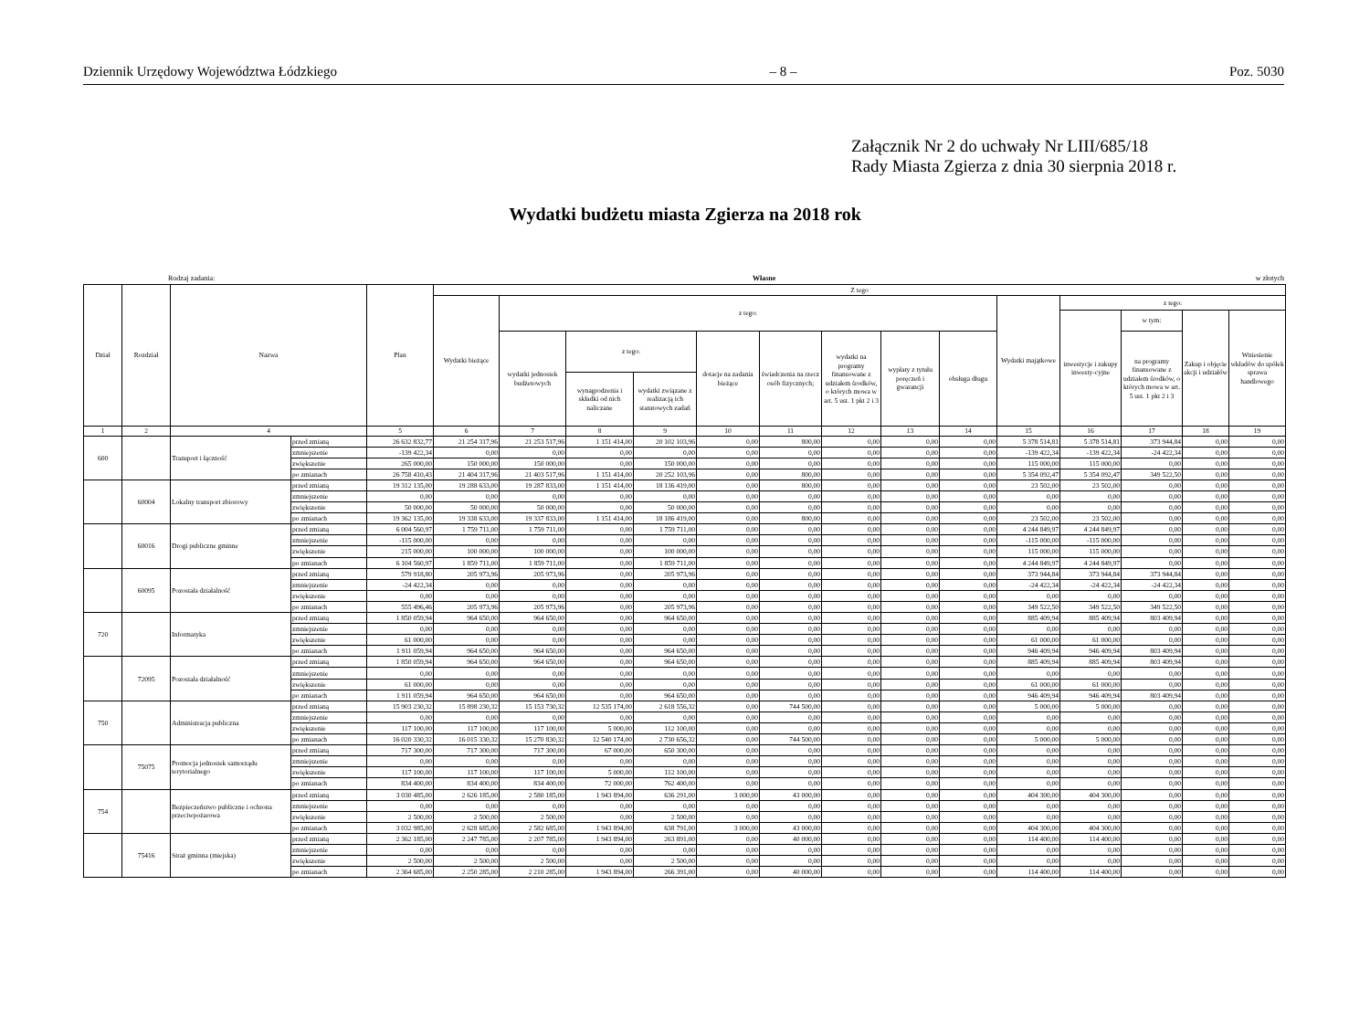Dziennik Urzędowy Województwa Łódzkiego – 8 – Poz. 5030
Załącznik Nr 2 do uchwały Nr LIII/685/18
Rady Miasta Zgierza z dnia 30 sierpnia 2018 r.
Wydatki budżetu miasta Zgierza na 2018 rok
Rodzaj zadania: Własne w złotych
| Dział | Rozdział | Nazwa | | Plan | Z tego | | | | | | | | | | | | | |
| --- | --- | --- | --- | --- | --- | --- | --- | --- | --- | --- | --- | --- | --- | --- | --- | --- | --- | --- |
| | | | | | Wydatki bieżące | z tego: | | | | | | | | Wydatki majątkowe | z tego: | | | |
| | | | | | | | | | | | | | | | inwestycje i zakupy inwesty-cyjne | w tym: | Zakup i objęcie akcji i udziałów | Wniesienie wkładów do spółek sprawa handlowego |
| | | | | | | wydatki jednostek budżetowych | z tego: | | dotacje na zadania bieżące | świadczenia na rzecz osób fizycznych; | wydatki na programy finansowane z udziałem środków, o których mowa w art. 5 ust. 1 pkt 2 i 3 | wypłaty z tytułu poręczeń i gwarancji | obsługa długu | | | na programy finansowane z udziałem środków, o których mowa w art. 5 ust. 1 pkt 2 i 3 | | |
| | | | | | | | wynagrodzenia i składki od nich naliczane | wydatki związane z realizacją ich statutowych zadań | | | | | | | | | | |
| 1 | 2 | 4 | | 5 | 6 | 7 | 8 | 9 | 10 | 11 | 12 | 13 | 14 | 15 | 16 | 17 | 18 | 19 |
| 600 | | Transport i łączność | przed zmianą | 26 632 832,77 | 21 254 317,96 | 21 253 517,96 | 1 151 414,00 | 20 102 103,96 | 0,00 | 800,00 | 0,00 | 0,00 | 0,00 | 5 378 514,81 | 5 378 514,81 | 373 944,84 | 0,00 | 0,00 |
| | | | zmniejszenie | -139 422,34 | 0,00 | 0,00 | 0,00 | 0,00 | 0,00 | 0,00 | 0,00 | 0,00 | 0,00 | -139 422,34 | -139 422,34 | -24 422,34 | 0,00 | 0,00 |
| | | | zwiększenie | 265 000,00 | 150 000,00 | 150 000,00 | 0,00 | 150 000,00 | 0,00 | 0,00 | 0,00 | 0,00 | 0,00 | 115 000,00 | 115 000,00 | 0,00 | 0,00 | 0,00 |
| | | | po zmianach | 26 758 410,43 | 21 404 317,96 | 21 403 517,96 | 1 151 414,00 | 20 252 103,96 | 0,00 | 800,00 | 0,00 | 0,00 | 0,00 | 5 354 092,47 | 5 354 092,47 | 349 522,50 | 0,00 | 0,00 |
| | 60004 | Lokalny transport zbiorowy | przed zmianą | 19 312 135,00 | 19 288 633,00 | 19 287 833,00 | 1 151 414,00 | 18 136 419,00 | 0,00 | 800,00 | 0,00 | 0,00 | 0,00 | 23 502,00 | 23 502,00 | 0,00 | 0,00 | 0,00 |
| | | | zmniejszenie | 0,00 | 0,00 | 0,00 | 0,00 | 0,00 | 0,00 | 0,00 | 0,00 | 0,00 | 0,00 | 0,00 | 0,00 | 0,00 | 0,00 | 0,00 |
| | | | zwiększenie | 50 000,00 | 50 000,00 | 50 000,00 | 0,00 | 50 000,00 | 0,00 | 0,00 | 0,00 | 0,00 | 0,00 | 0,00 | 0,00 | 0,00 | 0,00 | 0,00 |
| | | | po zmianach | 19 362 135,00 | 19 338 633,00 | 19 337 833,00 | 1 151 414,00 | 18 186 419,00 | 0,00 | 800,00 | 0,00 | 0,00 | 0,00 | 23 502,00 | 23 502,00 | 0,00 | 0,00 | 0,00 |
| | 60016 | Drogi publiczne gminne | przed zmianą | 6 004 560,97 | 1 759 711,00 | 1 759 711,00 | 0,00 | 1 759 711,00 | 0,00 | 0,00 | 0,00 | 0,00 | 0,00 | 4 244 849,97 | 4 244 849,97 | 0,00 | 0,00 | 0,00 |
| | | | zmniejszenie | -115 000,00 | 0,00 | 0,00 | 0,00 | 0,00 | 0,00 | 0,00 | 0,00 | 0,00 | 0,00 | -115 000,00 | -115 000,00 | 0,00 | 0,00 | 0,00 |
| | | | zwiększenie | 215 000,00 | 100 000,00 | 100 000,00 | 0,00 | 100 000,00 | 0,00 | 0,00 | 0,00 | 0,00 | 0,00 | 115 000,00 | 115 000,00 | 0,00 | 0,00 | 0,00 |
| | | | po zmianach | 6 104 560,97 | 1 859 711,00 | 1 859 711,00 | 0,00 | 1 859 711,00 | 0,00 | 0,00 | 0,00 | 0,00 | 0,00 | 4 244 849,97 | 4 244 849,97 | 0,00 | 0,00 | 0,00 |
| | 60095 | Pozostała działalność | przed zmianą | 579 918,80 | 205 973,96 | 205 973,96 | 0,00 | 205 973,96 | 0,00 | 0,00 | 0,00 | 0,00 | 0,00 | 373 944,84 | 373 944,84 | 373 944,84 | 0,00 | 0,00 |
| | | | zmniejszenie | -24 422,34 | 0,00 | 0,00 | 0,00 | 0,00 | 0,00 | 0,00 | 0,00 | 0,00 | 0,00 | -24 422,34 | -24 422,34 | -24 422,34 | 0,00 | 0,00 |
| | | | zwiększenie | 0,00 | 0,00 | 0,00 | 0,00 | 0,00 | 0,00 | 0,00 | 0,00 | 0,00 | 0,00 | 0,00 | 0,00 | 0,00 | 0,00 | 0,00 |
| | | | po zmianach | 555 496,46 | 205 973,96 | 205 973,96 | 0,00 | 205 973,96 | 0,00 | 0,00 | 0,00 | 0,00 | 0,00 | 349 522,50 | 349 522,50 | 349 522,50 | 0,00 | 0,00 |
| 720 | | Informatyka | przed zmianą | 1 850 059,94 | 964 650,00 | 964 650,00 | 0,00 | 964 650,00 | 0,00 | 0,00 | 0,00 | 0,00 | 0,00 | 885 409,94 | 885 409,94 | 803 409,94 | 0,00 | 0,00 |
| | | | zmniejszenie | 0,00 | 0,00 | 0,00 | 0,00 | 0,00 | 0,00 | 0,00 | 0,00 | 0,00 | 0,00 | 0,00 | 0,00 | 0,00 | 0,00 | 0,00 |
| | | | zwiększenie | 61 000,00 | 0,00 | 0,00 | 0,00 | 0,00 | 0,00 | 0,00 | 0,00 | 0,00 | 0,00 | 61 000,00 | 61 000,00 | 0,00 | 0,00 | 0,00 |
| | | | po zmianach | 1 911 059,94 | 964 650,00 | 964 650,00 | 0,00 | 964 650,00 | 0,00 | 0,00 | 0,00 | 0,00 | 0,00 | 946 409,94 | 946 409,94 | 803 409,94 | 0,00 | 0,00 |
| | 72095 | Pozostała działalność | przed zmianą | 1 850 059,94 | 964 650,00 | 964 650,00 | 0,00 | 964 650,00 | 0,00 | 0,00 | 0,00 | 0,00 | 0,00 | 885 409,94 | 885 409,94 | 803 409,94 | 0,00 | 0,00 |
| | | | zmniejszenie | 0,00 | 0,00 | 0,00 | 0,00 | 0,00 | 0,00 | 0,00 | 0,00 | 0,00 | 0,00 | 0,00 | 0,00 | 0,00 | 0,00 | 0,00 |
| | | | zwiększenie | 61 000,00 | 0,00 | 0,00 | 0,00 | 0,00 | 0,00 | 0,00 | 0,00 | 0,00 | 0,00 | 61 000,00 | 61 000,00 | 0,00 | 0,00 | 0,00 |
| | | | po zmianach | 1 911 059,94 | 964 650,00 | 964 650,00 | 0,00 | 964 650,00 | 0,00 | 0,00 | 0,00 | 0,00 | 0,00 | 946 409,94 | 946 409,94 | 803 409,94 | 0,00 | 0,00 |
| 750 | | Administracja publiczna | przed zmianą | 15 903 230,32 | 15 898 230,32 | 15 153 730,32 | 12 535 174,00 | 2 618 556,32 | 0,00 | 744 500,00 | 0,00 | 0,00 | 0,00 | 5 000,00 | 5 000,00 | 0,00 | 0,00 | 0,00 |
| | | | zmniejszenie | 0,00 | 0,00 | 0,00 | 0,00 | 0,00 | 0,00 | 0,00 | 0,00 | 0,00 | 0,00 | 0,00 | 0,00 | 0,00 | 0,00 | 0,00 |
| | | | zwiększenie | 117 100,00 | 117 100,00 | 117 100,00 | 5 000,00 | 112 100,00 | 0,00 | 0,00 | 0,00 | 0,00 | 0,00 | 0,00 | 0,00 | 0,00 | 0,00 | 0,00 |
| | | | po zmianach | 16 020 330,32 | 16 015 330,32 | 15 270 830,32 | 12 540 174,00 | 2 730 656,32 | 0,00 | 744 500,00 | 0,00 | 0,00 | 0,00 | 5 000,00 | 5 000,00 | 0,00 | 0,00 | 0,00 |
| | 75075 | Promocja jednostek samorządu terytorialnego | przed zmianą | 717 300,00 | 717 300,00 | 717 300,00 | 67 000,00 | 650 300,00 | 0,00 | 0,00 | 0,00 | 0,00 | 0,00 | 0,00 | 0,00 | 0,00 | 0,00 | 0,00 |
| | | | zmniejszenie | 0,00 | 0,00 | 0,00 | 0,00 | 0,00 | 0,00 | 0,00 | 0,00 | 0,00 | 0,00 | 0,00 | 0,00 | 0,00 | 0,00 | 0,00 |
| | | | zwiększenie | 117 100,00 | 117 100,00 | 117 100,00 | 5 000,00 | 112 100,00 | 0,00 | 0,00 | 0,00 | 0,00 | 0,00 | 0,00 | 0,00 | 0,00 | 0,00 | 0,00 |
| | | | po zmianach | 834 400,00 | 834 400,00 | 834 400,00 | 72 000,00 | 762 400,00 | 0,00 | 0,00 | 0,00 | 0,00 | 0,00 | 0,00 | 0,00 | 0,00 | 0,00 | 0,00 |
| 754 | | Bezpieczeństwo publiczne i ochrona przeciwpożarowa | przed zmianą | 3 030 485,00 | 2 626 185,00 | 2 580 185,00 | 1 943 894,00 | 636 291,00 | 3 000,00 | 43 000,00 | 0,00 | 0,00 | 0,00 | 404 300,00 | 404 300,00 | 0,00 | 0,00 | 0,00 |
| | | | zmniejszenie | 0,00 | 0,00 | 0,00 | 0,00 | 0,00 | 0,00 | 0,00 | 0,00 | 0,00 | 0,00 | 0,00 | 0,00 | 0,00 | 0,00 | 0,00 |
| | | | zwiększenie | 2 500,00 | 2 500,00 | 2 500,00 | 0,00 | 2 500,00 | 0,00 | 0,00 | 0,00 | 0,00 | 0,00 | 0,00 | 0,00 | 0,00 | 0,00 | 0,00 |
| | | | po zmianach | 3 032 985,00 | 2 628 685,00 | 2 582 685,00 | 1 943 894,00 | 638 791,00 | 3 000,00 | 43 000,00 | 0,00 | 0,00 | 0,00 | 404 300,00 | 404 300,00 | 0,00 | 0,00 | 0,00 |
| | 75416 | Straż gminna (miejska) | przed zmianą | 2 362 185,00 | 2 247 785,00 | 2 207 785,00 | 1 943 894,00 | 263 891,00 | 0,00 | 40 000,00 | 0,00 | 0,00 | 0,00 | 114 400,00 | 114 400,00 | 0,00 | 0,00 | 0,00 |
| | | | zmniejszenie | 0,00 | 0,00 | 0,00 | 0,00 | 0,00 | 0,00 | 0,00 | 0,00 | 0,00 | 0,00 | 0,00 | 0,00 | 0,00 | 0,00 | 0,00 |
| | | | zwiększenie | 2 500,00 | 2 500,00 | 2 500,00 | 0,00 | 2 500,00 | 0,00 | 0,00 | 0,00 | 0,00 | 0,00 | 0,00 | 0,00 | 0,00 | 0,00 | 0,00 |
| | | | po zmianach | 2 364 685,00 | 2 250 285,00 | 2 210 285,00 | 1 943 894,00 | 266 391,00 | 0,00 | 40 000,00 | 0,00 | 0,00 | 0,00 | 114 400,00 | 114 400,00 | 0,00 | 0,00 | 0,00 |